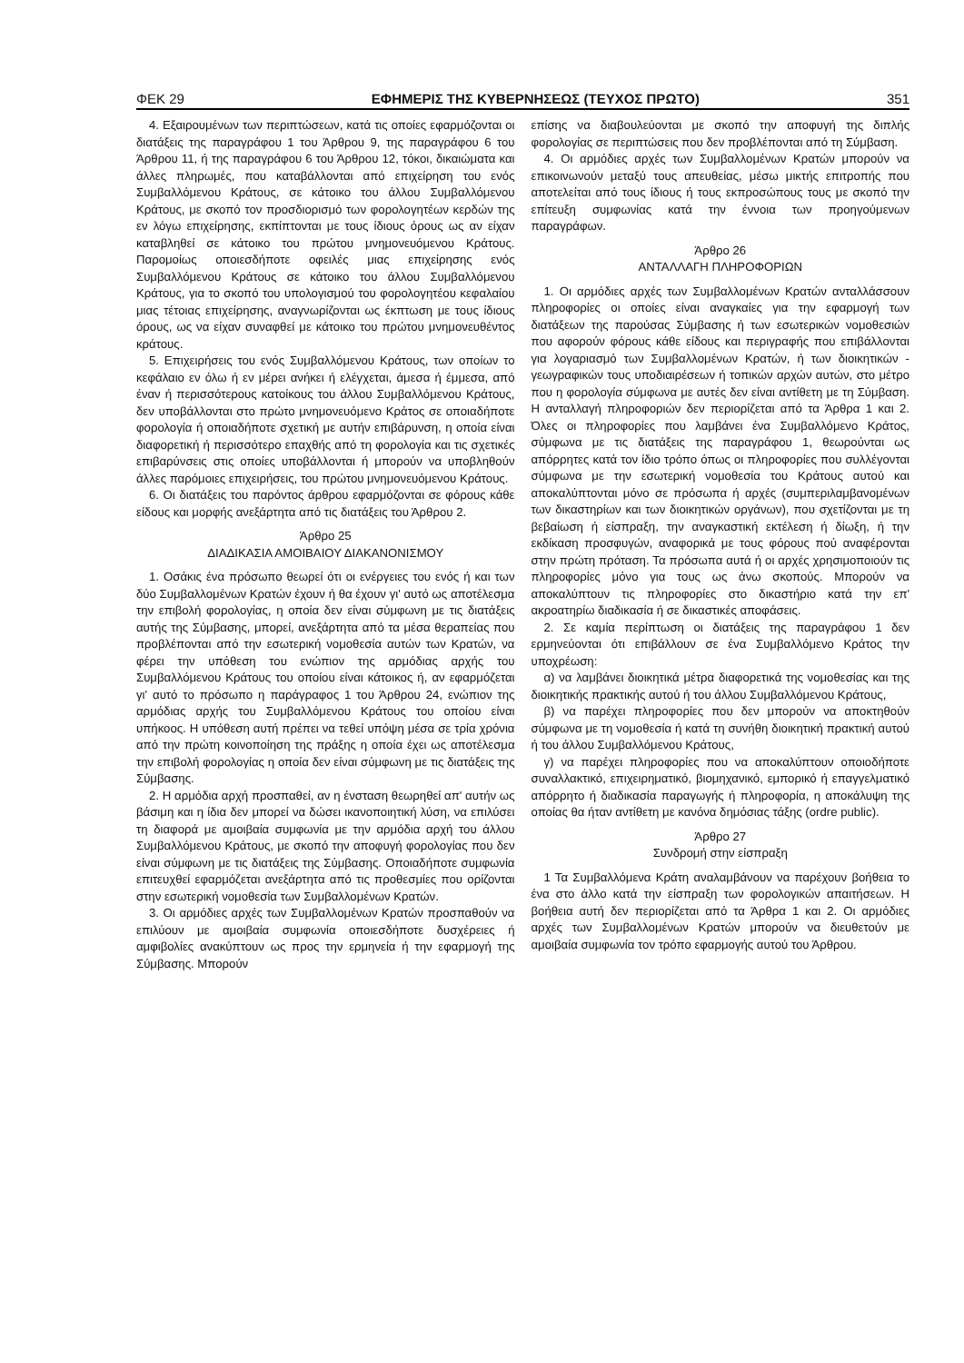ΦΕΚ 29 ΕΦΗΜΕΡΙΣ ΤΗΣ ΚΥΒΕΡΝΗΣΕΩΣ (ΤΕΥΧΟΣ ΠΡΩΤΟ) 351
4. Εξαιρουμένων των περιπτώσεων, κατά τις οποίες εφαρμόζονται οι διατάξεις της παραγράφου 1 του Άρθρου 9, της παραγράφου 6 του Άρθρου 11, ή της παραγράφου 6 του Άρθρου 12, τόκοι, δικαιώματα και άλλες πληρωμές, που καταβάλλονται από επιχείρηση του ενός Συμβαλλόμενου Κράτους, σε κάτοικο του άλλου Συμβαλλόμενου Κράτους, με σκοπό τον προσδιορισμό των φορολογητέων κερδών της εν λόγω επιχείρησης, εκπίπτονται με τους ίδιους όρους ως αν είχαν καταβληθεί σε κάτοικο του πρώτου μνημονευόμενου Κράτους. Παρομοίως οποιεσδήποτε οφειλές μιας επιχείρησης ενός Συμβαλλόμενου Κράτους σε κάτοικο του άλλου Συμβαλλόμενου Κράτους, για το σκοπό του υπολογισμού του φορολογητέου κεφαλαίου μιας τέτοιας επιχείρησης, αναγνωρίζονται ως έκπτωση με τους ίδιους όρους, ως να είχαν συναφθεί με κάτοικο του πρώτου μνημονευθέντος κράτους.
5. Επιχειρήσεις του ενός Συμβαλλόμενου Κράτους, των οποίων το κεφάλαιο εν όλω ή εν μέρει ανήκει ή ελέγχεται, άμεσα ή έμμεσα, από έναν ή περισσότερους κατοίκους του άλλου Συμβαλλόμενου Κράτους, δεν υποβάλλονται στο πρώτο μνημονευόμενο Κράτος σε οποιαδήποτε φορολογία ή οποιαδήποτε σχετική με αυτήν επιβάρυνση, η οποία είναι διαφορετική ή περισσότερο επαχθής από τη φορολογία και τις σχετικές επιβαρύνσεις στις οποίες υποβάλλονται ή μπορούν να υποβληθούν άλλες παρόμοιες επιχειρήσεις, του πρώτου μνημονευόμενου Κράτους.
6. Οι διατάξεις του παρόντος άρθρου εφαρμόζονται σε φόρους κάθε είδους και μορφής ανεξάρτητα από τις διατάξεις του Άρθρου 2.
Άρθρο 25
ΔΙΑΔΙΚΑΣΙΑ ΑΜΟΙΒΑΙΟΥ ΔΙΑΚΑΝΟΝΙΣΜΟΥ
1. Οσάκις ένα πρόσωπο θεωρεί ότι οι ενέργειες του ενός ή και των δύο Συμβαλλομένων Κρατών έχουν ή θα έχουν γι' αυτό ως αποτέλεσμα την επιβολή φορολογίας, η οποία δεν είναι σύμφωνη με τις διατάξεις αυτής της Σύμβασης, μπορεί, ανεξάρτητα από τα μέσα θεραπείας που προβλέπονται από την εσωτερική νομοθεσία αυτών των Κρατών, να φέρει την υπόθεση του ενώπιον της αρμόδιας αρχής του Συμβαλλόμενου Κράτους του οποίου είναι κάτοικος ή, αν εφαρμόζεται γι' αυτό το πρόσωπο η παράγραφος 1 του Άρθρου 24, ενώπιον της αρμόδιας αρχής του Συμβαλλόμενου Κράτους του οποίου είναι υπήκοος. Η υπόθεση αυτή πρέπει να τεθεί υπόψη μέσα σε τρία χρόνια από την πρώτη κοινοποίηση της πράξης η οποία έχει ως αποτέλεσμα την επιβολή φορολογίας η οποία δεν είναι σύμφωνη με τις διατάξεις της Σύμβασης.
2. Η αρμόδια αρχή προσπαθεί, αν η ένσταση θεωρηθεί απ' αυτήν ως βάσιμη και η ίδια δεν μπορεί να δώσει ικανοποιητική λύση, να επιλύσει τη διαφορά με αμοιβαία συμφωνία με την αρμόδια αρχή του άλλου Συμβαλλόμενου Κράτους, με σκοπό την αποφυγή φορολογίας που δεν είναι σύμφωνη με τις διατάξεις της Σύμβασης. Οποιαδήποτε συμφωνία επιτευχθεί εφαρμόζεται ανεξάρτητα από τις προθεσμίες που ορίζονται στην εσωτερική νομοθεσία των Συμβαλλομένων Κρατών.
3. Οι αρμόδιες αρχές των Συμβαλλομένων Κρατών προσπαθούν να επιλύουν με αμοιβαία συμφωνία οποιεσδήποτε δυσχέρειες ή αμφιβολίες ανακύπτουν ως προς την ερμηνεία ή την εφαρμογή της Σύμβασης. Μπορούν
επίσης να διαβουλεύονται με σκοπό την αποφυγή της διπλής φορολογίας σε περιπτώσεις που δεν προβλέπονται από τη Σύμβαση.
4. Οι αρμόδιες αρχές των Συμβαλλομένων Κρατών μπορούν να επικοινωνούν μεταξύ τους απευθείας, μέσω μικτής επιτροπής που αποτελείται από τους ίδιους ή τους εκπροσώπους τους με σκοπό την επίτευξη συμφωνίας κατά την έννοια των προηγούμενων παραγράφων.
Άρθρο 26
ΑΝΤΑΛΛΑΓΗ ΠΛΗΡΟΦΟΡΙΩΝ
1. Οι αρμόδιες αρχές των Συμβαλλομένων Κρατών ανταλλάσσουν πληροφορίες οι οποίες είναι αναγκαίες για την εφαρμογή των διατάξεων της παρούσας Σύμβασης ή των εσωτερικών νομοθεσιών που αφορούν φόρους κάθε είδους και περιγραφής που επιβάλλονται για λογαριασμό των Συμβαλλομένων Κρατών, ή των διοικητικών - γεωγραφικών τους υποδιαιρέσεων ή τοπικών αρχών αυτών, στο μέτρο που η φορολογία σύμφωνα με αυτές δεν είναι αντίθετη με τη Σύμβαση. Η ανταλλαγή πληροφοριών δεν περιορίζεται από τα Άρθρα 1 και 2. Όλες οι πληροφορίες που λαμβάνει ένα Συμβαλλόμενο Κράτος, σύμφωνα με τις διατάξεις της παραγράφου 1, θεωρούνται ως απόρρητες κατά τον ίδιο τρόπο όπως οι πληροφορίες που συλλέγονται σύμφωνα με την εσωτερική νομοθεσία του Κράτους αυτού και αποκαλύπτονται μόνο σε πρόσωπα ή αρχές (συμπεριλαμβανομένων των δικαστηρίων και των διοικητικών οργάνων), που σχετίζονται με τη βεβαίωση ή είσπραξη, την αναγκαστική εκτέλεση ή δίωξη, ή την εκδίκαση προσφυγών, αναφορικά με τους φόρους πού αναφέρονται στην πρώτη πρόταση. Τα πρόσωπα αυτά ή οι αρχές χρησιμοποιούν τις πληροφορίες μόνο για τους ως άνω σκοπούς. Μπορούν να αποκαλύπτουν τις πληροφορίες στο δικαστήριο κατά την επ' ακροατηρίω διαδικασία ή σε δικαστικές αποφάσεις.
2. Σε καμία περίπτωση οι διατάξεις της παραγράφου 1 δεν ερμηνεύονται ότι επιβάλλουν σε ένα Συμβαλλόμενο Κράτος την υποχρέωση:
α) να λαμβάνει διοικητικά μέτρα διαφορετικά της νομοθεσίας και της διοικητικής πρακτικής αυτού ή του άλλου Συμβαλλόμενου Κράτους,
β) να παρέχει πληροφορίες που δεν μπορούν να αποκτηθούν σύμφωνα με τη νομοθεσία ή κατά τη συνήθη διοικητική πρακτική αυτού ή του άλλου Συμβαλλόμενου Κράτους,
γ) να παρέχει πληροφορίες που να αποκαλύπτουν οποιοδήποτε συναλλακτικό, επιχειρηματικό, βιομηχανικό, εμπορικό ή επαγγελματικό απόρρητο ή διαδικασία παραγωγής ή πληροφορία, η αποκάλυψη της οποίας θα ήταν αντίθετη με κανόνα δημόσιας τάξης (ordre public).
Άρθρο 27
Συνδρομή στην είσπραξη
1 Τα Συμβαλλόμενα Κράτη αναλαμβάνουν να παρέχουν βοήθεια το ένα στο άλλο κατά την είσπραξη των φορολογικών απαιτήσεων. Η βοήθεια αυτή δεν περιορίζεται από τα Άρθρα 1 και 2. Οι αρμόδιες αρχές των Συμβαλλομένων Κρατών μπορούν να διευθετούν με αμοιβαία συμφωνία τον τρόπο εφαρμογής αυτού του Άρθρου.